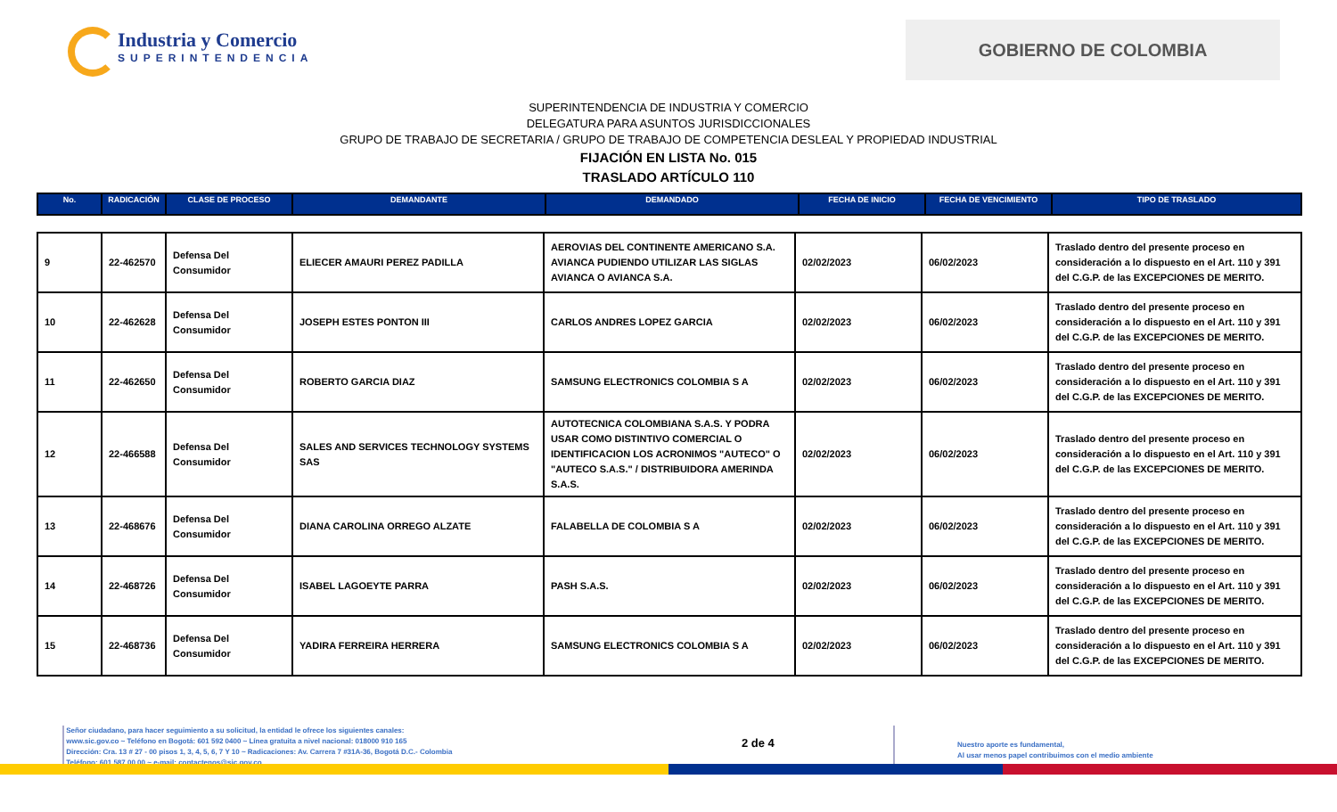Industria y Comercio
SUPERINTENDENCIA
GOBIERNO DE COLOMBIA
SUPERINTENDENCIA DE INDUSTRIA Y COMERCIO
DELEGATURA PARA ASUNTOS JURISDICCIONALES
GRUPO DE TRABAJO DE SECRETARIA / GRUPO DE TRABAJO DE COMPETENCIA DESLEAL Y PROPIEDAD INDUSTRIAL
FIJACIÓN EN LISTA No. 015
TRASLADO ARTÍCULO 110
| No. | RADICACIÓN | CLASE DE PROCESO | DEMANDANTE | DEMANDADO | FECHA DE INICIO | FECHA DE VENCIMIENTO | TIPO DE TRASLADO |
| --- | --- | --- | --- | --- | --- | --- | --- |
| 9 | 22-462570 | Defensa Del Consumidor | ELIECER AMAURI PEREZ PADILLA | AEROVIAS DEL CONTINENTE AMERICANO S.A. AVIANCA PUDIENDO UTILIZAR LAS SIGLAS AVIANCA O AVIANCA S.A. | 02/02/2023 | 06/02/2023 | Traslado dentro del presente proceso en consideración a lo dispuesto en el Art. 110 y 391 del C.G.P. de las EXCEPCIONES DE MERITO. |
| 10 | 22-462628 | Defensa Del Consumidor | JOSEPH ESTES PONTON III | CARLOS ANDRES LOPEZ GARCIA | 02/02/2023 | 06/02/2023 | Traslado dentro del presente proceso en consideración a lo dispuesto en el Art. 110 y 391 del C.G.P. de las EXCEPCIONES DE MERITO. |
| 11 | 22-462650 | Defensa Del Consumidor | ROBERTO GARCIA DIAZ | SAMSUNG ELECTRONICS COLOMBIA S A | 02/02/2023 | 06/02/2023 | Traslado dentro del presente proceso en consideración a lo dispuesto en el Art. 110 y 391 del C.G.P. de las EXCEPCIONES DE MERITO. |
| 12 | 22-466588 | Defensa Del Consumidor | SALES AND SERVICES TECHNOLOGY SYSTEMS SAS | AUTOTECNICA COLOMBIANA S.A.S. Y PODRA USAR COMO DISTINTIVO COMERCIAL O IDENTIFICACION LOS ACRONIMOS "AUTECO" O "AUTECO S.A.S." / DISTRIBUIDORA AMERINDA S.A.S. | 02/02/2023 | 06/02/2023 | Traslado dentro del presente proceso en consideración a lo dispuesto en el Art. 110 y 391 del C.G.P. de las EXCEPCIONES DE MERITO. |
| 13 | 22-468676 | Defensa Del Consumidor | DIANA CAROLINA ORREGO ALZATE | FALABELLA DE COLOMBIA S A | 02/02/2023 | 06/02/2023 | Traslado dentro del presente proceso en consideración a lo dispuesto en el Art. 110 y 391 del C.G.P. de las EXCEPCIONES DE MERITO. |
| 14 | 22-468726 | Defensa Del Consumidor | ISABEL LAGOEYTE PARRA | PASH S.A.S. | 02/02/2023 | 06/02/2023 | Traslado dentro del presente proceso en consideración a lo dispuesto en el Art. 110 y 391 del C.G.P. de las EXCEPCIONES DE MERITO. |
| 15 | 22-468736 | Defensa Del Consumidor | YADIRA FERREIRA HERRERA | SAMSUNG ELECTRONICS COLOMBIA S A | 02/02/2023 | 06/02/2023 | Traslado dentro del presente proceso en consideración a lo dispuesto en el Art. 110 y 391 del C.G.P. de las EXCEPCIONES DE MERITO. |
Señor ciudadano, para hacer seguimiento a su solicitud, la entidad le ofrece los siguientes canales:
www.sic.gov.co ~ Teléfono en Bogotá: 601 592 0400 ~ Línea gratuita a nivel nacional: 018000 910 165
Dirección: Cra. 13 # 27 - 00 pisos 1, 3, 4, 5, 6, 7 Y 10 ~ Radicaciones: Av. Carrera 7 #31A-36, Bogotá D.C.- Colombia
Teléfono: 601 587 00 00 ~ e-mail: contactenos@sic.gov.co
2 de 4
Nuestro aporte es fundamental,
Al usar menos papel contribuimos con el medio ambiente